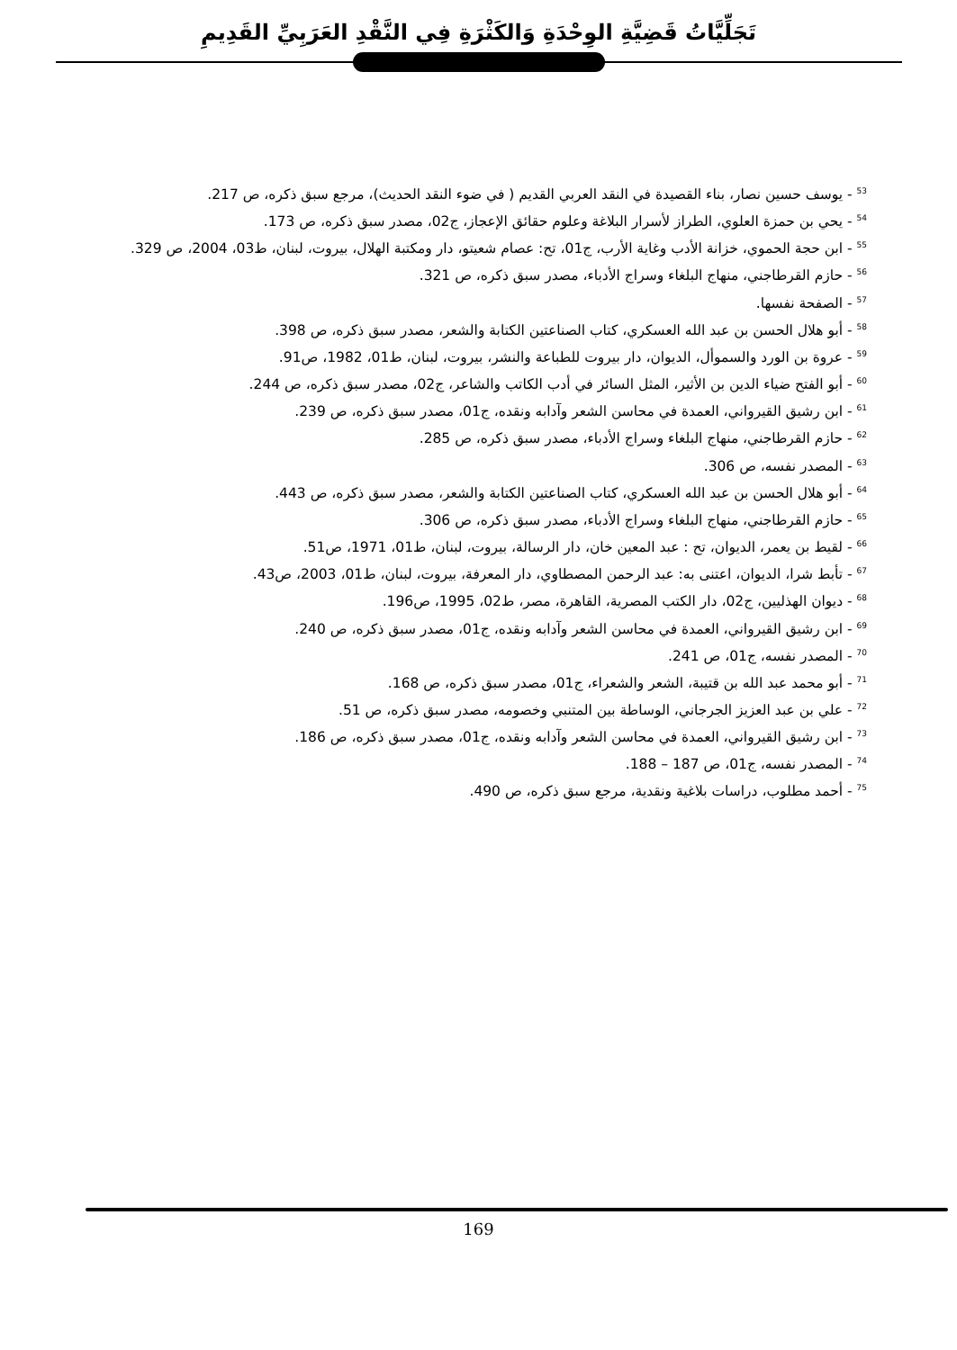تَجَلِّيَّاتُ قَضِيَّةِ الوِحْدَةِ وَالكَثْرَةِ فِي النَّقْدِ العَرَبِيِّ القَدِيمِ
<sup>53</sup> - يوسف حسين نصار، بناء القصيدة في النقد العربي القديم ( في ضوء النقد الحديث)، مرجع سبق ذكره، ص 217.
<sup>54</sup> - يحي بن حمزة العلوي، الطراز لأسرار البلاغة وعلوم حقائق الإعجاز، ج02، مصدر سبق ذكره، ص 173.
<sup>55</sup> - ابن حجة الحموي، خزانة الأدب وغاية الأرب، ج01، تح: عصام شعيتو، دار ومكتبة الهلال، بيروت، لبنان، ط03، 2004، ص 329.
<sup>56</sup> - حازم القرطاجني، منهاج البلغاء وسراج الأدباء، مصدر سبق ذكره، ص 321.
<sup>57</sup> - الصفحة نفسها.
<sup>58</sup> - أبو هلال الحسن بن عبد الله العسكري، كتاب الصناعتين الكتابة والشعر، مصدر سبق ذكره، ص 398.
<sup>59</sup> - عروة بن الورد والسموأل، الديوان، دار بيروت للطباعة والنشر، بيروت، لبنان، ط01، 1982، ص91.
<sup>60</sup> - أبو الفتح ضياء الدين بن الأثير، المثل السائر في أدب الكاتب والشاعر، ج02، مصدر سبق ذكره، ص 244.
<sup>61</sup> - ابن رشيق القيرواني، العمدة في محاسن الشعر وآدابه ونقده، ج01، مصدر سبق ذكره، ص 239.
<sup>62</sup> - حازم القرطاجني، منهاج البلغاء وسراج الأدباء، مصدر سبق ذكره، ص 285.
<sup>63</sup> - المصدر نفسه، ص 306.
<sup>64</sup> - أبو هلال الحسن بن عبد الله العسكري، كتاب الصناعتين الكتابة والشعر، مصدر سبق ذكره، ص 443.
<sup>65</sup> - حازم القرطاجني، منهاج البلغاء وسراج الأدباء، مصدر سبق ذكره، ص 306.
<sup>66</sup> - لقيط بن يعمر، الديوان، تح : عبد المعين خان، دار الرسالة، بيروت، لبنان، ط01، 1971، ص51.
<sup>67</sup> - تأبط شرا، الديوان، اعتنى به: عبد الرحمن المصطاوي، دار المعرفة، بيروت، لبنان، ط01، 2003، ص43.
<sup>68</sup> - ديوان الهذليين، ج02، دار الكتب المصرية، القاهرة، مصر، ط02، 1995، ص196.
<sup>69</sup> - ابن رشيق القيرواني، العمدة في محاسن الشعر وآدابه ونقده، ج01، مصدر سبق ذكره، ص 240.
<sup>70</sup> - المصدر نفسه، ج01، ص 241.
<sup>71</sup> - أبو محمد عبد الله بن قتيبة، الشعر والشعراء، ج01، مصدر سبق ذكره، ص 168.
<sup>72</sup> - علي بن عبد العزيز الجرجاني، الوساطة بين المتنبي وخصومه، مصدر سبق ذكره، ص 51.
<sup>73</sup> - ابن رشيق القيرواني، العمدة في محاسن الشعر وآدابه ونقده، ج01، مصدر سبق ذكره، ص 186.
<sup>74</sup> - المصدر نفسه، ج01، ص 187 – 188.
<sup>75</sup> - أحمد مطلوب، دراسات بلاغية ونقدية، مرجع سبق ذكره، ص 490.
169